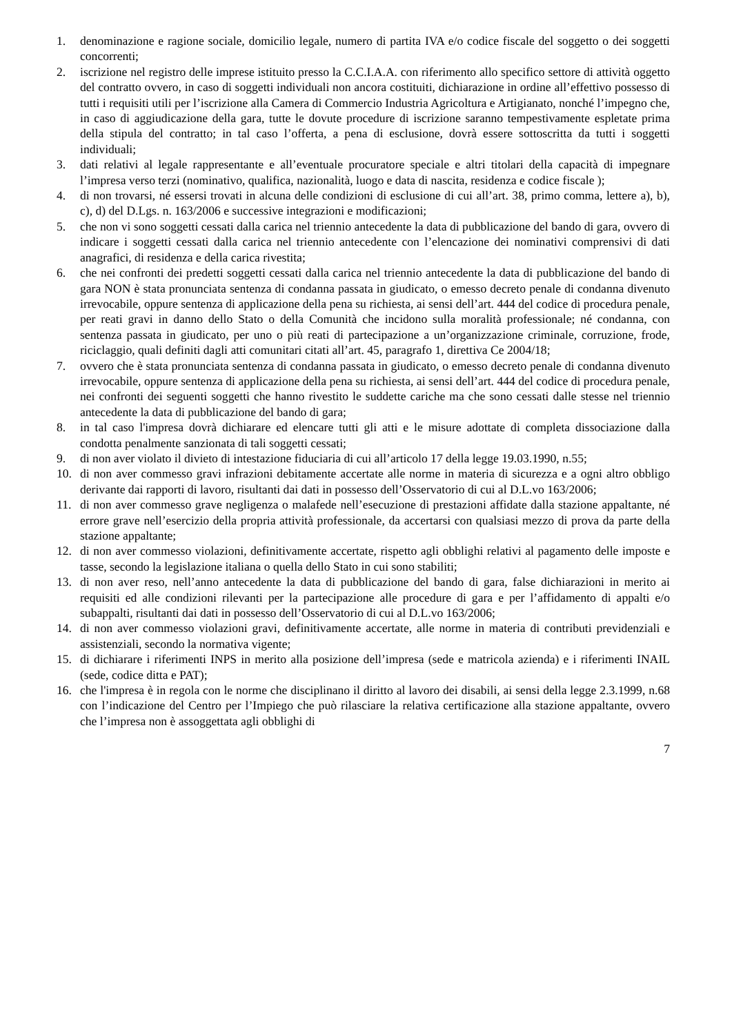1. denominazione e ragione sociale, domicilio legale, numero di partita IVA e/o codice fiscale del soggetto o dei soggetti concorrenti;
2. iscrizione nel registro delle imprese istituito presso la C.C.I.A.A. con riferimento allo specifico settore di attività oggetto del contratto ovvero, in caso di soggetti individuali non ancora costituiti, dichiarazione in ordine all’effettivo possesso di tutti i requisiti utili per l’iscrizione alla Camera di Commercio Industria Agricoltura e Artigianato, nonché l’impegno che, in caso di aggiudicazione della gara, tutte le dovute procedure di iscrizione saranno tempestivamente espletate prima della stipula del contratto; in tal caso l’offerta, a pena di esclusione, dovrà essere sottoscritta da tutti i soggetti individuali;
3. dati relativi al legale rappresentante e all’eventuale procuratore speciale e altri titolari della capacità di impegnare l’impresa verso terzi (nominativo, qualifica, nazionalità, luogo e data di nascita, residenza e codice fiscale );
4. di non trovarsi, né essersi trovati in alcuna delle condizioni di esclusione di cui all’art. 38, primo comma, lettere a), b), c), d) del D.Lgs. n. 163/2006 e successive integrazioni e modificazioni;
5. che non vi sono soggetti cessati dalla carica nel triennio antecedente la data di pubblicazione del bando di gara, ovvero di indicare i soggetti cessati dalla carica nel triennio antecedente con l’elencazione dei nominativi comprensivi di dati anagrafici, di residenza e della carica rivestita;
6. che nei confronti dei predetti soggetti cessati dalla carica nel triennio antecedente la data di pubblicazione del bando di gara NON è stata pronunciata sentenza di condanna passata in giudicato, o emesso decreto penale di condanna divenuto irrevocabile, oppure sentenza di applicazione della pena su richiesta, ai sensi dell’art. 444 del codice di procedura penale, per reati gravi in danno dello Stato o della Comunità che incidono sulla moralità professionale; né condanna, con sentenza passata in giudicato, per uno o più reati di partecipazione a un’organizzazione criminale, corruzione, frode, riciclaggio, quali definiti dagli atti comunitari citati all’art. 45, paragrafo 1, direttiva Ce 2004/18;
7. ovvero che è stata pronunciata sentenza di condanna passata in giudicato, o emesso decreto penale di condanna divenuto irrevocabile, oppure sentenza di applicazione della pena su richiesta, ai sensi dell’art. 444 del codice di procedura penale, nei confronti dei seguenti soggetti che hanno rivestito le suddette cariche ma che sono cessati dalle stesse nel triennio antecedente la data di pubblicazione del bando di gara;
8. in tal caso l'impresa dovrà dichiarare ed elencare tutti gli atti e le misure adottate di completa dissociazione dalla condotta penalmente sanzionata di tali soggetti cessati;
9. di non aver violato il divieto di intestazione fiduciaria di cui all’articolo 17 della legge 19.03.1990, n.55;
10. di non aver commesso gravi infrazioni debitamente accertate alle norme in materia di sicurezza e a ogni altro obbligo derivante dai rapporti di lavoro, risultanti dai dati in possesso dell’Osservatorio di cui al D.L.vo 163/2006;
11. di non aver commesso grave negligenza o malafede nell’esecuzione di prestazioni affidate dalla stazione appaltante, né errore grave nell’esercizio della propria attività professionale, da accertarsi con qualsiasi mezzo di prova da parte della stazione appaltante;
12. di non aver commesso violazioni, definitivamente accertate, rispetto agli obblighi relativi al pagamento delle imposte e tasse, secondo la legislazione italiana o quella dello Stato in cui sono stabiliti;
13. di non aver reso, nell’anno antecedente la data di pubblicazione del bando di gara, false dichiarazioni in merito ai requisiti ed alle condizioni rilevanti per la partecipazione alle procedure di gara e per l’affidamento di appalti e/o subappalti, risultanti dai dati in possesso dell’Osservatorio di cui al D.L.vo 163/2006;
14. di non aver commesso violazioni gravi, definitivamente accertate, alle norme in materia di contributi previdenziali e assistenziali, secondo la normativa vigente;
15. di dichiarare i riferimenti INPS in merito alla posizione dell’impresa (sede e matricola azienda) e i riferimenti INAIL (sede, codice ditta e PAT);
16. che l'impresa è in regola con le norme che disciplinano il diritto al lavoro dei disabili, ai sensi della legge 2.3.1999, n.68 con l’indicazione del Centro per l’Impiego che può rilasciare la relativa certificazione alla stazione appaltante, ovvero che l’impresa non è assoggettata agli obblighi di
7